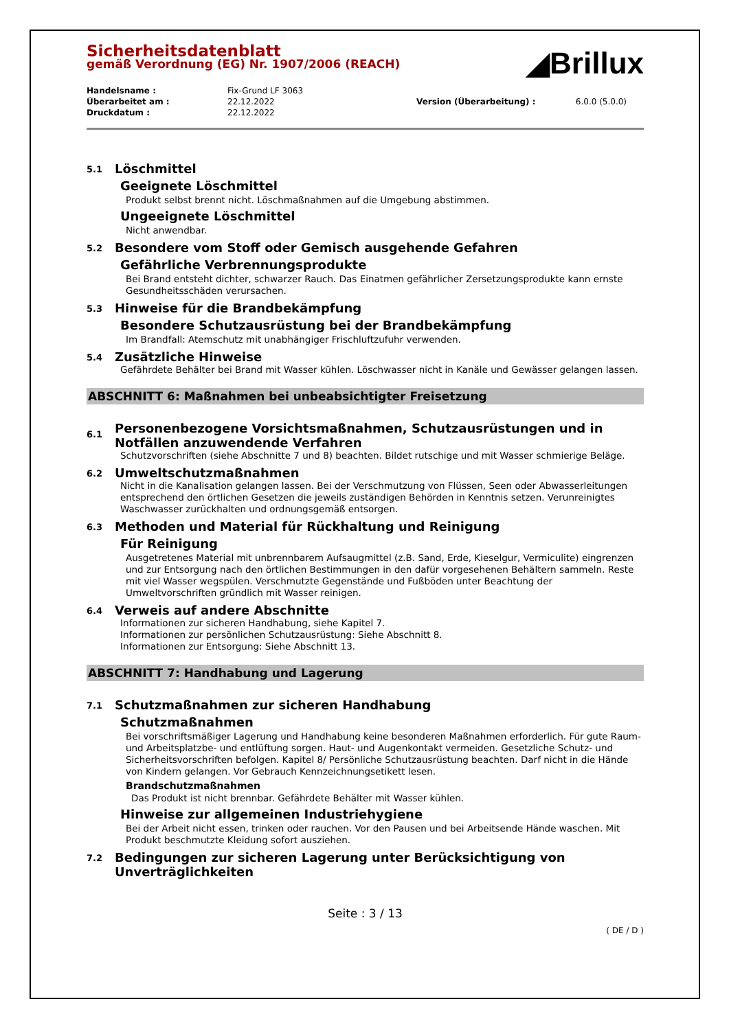◢Brillux
Sicherheitsdatenblatt
gemäß Verordnung (EG) Nr. 1907/2006 (REACH)
| Handelsname : | Fix-Grund LF 3063 | | |
| Überarbeitet am : | 22.12.2022 | Version (Überarbeitung) : | 6.0.0 (5.0.0) |
| Druckdatum : | 22.12.2022 | | |
5.1 Löschmittel
Geeignete Löschmittel
Produkt selbst brennt nicht. Löschmaßnahmen auf die Umgebung abstimmen.
Ungeeignete Löschmittel
Nicht anwendbar.
5.2 Besondere vom Stoff oder Gemisch ausgehende Gefahren
Gefährliche Verbrennungsprodukte
Bei Brand entsteht dichter, schwarzer Rauch. Das Einatmen gefährlicher Zersetzungsprodukte kann ernste Gesundheitsschäden verursachen.
5.3 Hinweise für die Brandbekämpfung
Besondere Schutzausrüstung bei der Brandbekämpfung
Im Brandfall: Atemschutz mit unabhängiger Frischluftzufuhr verwenden.
5.4 Zusätzliche Hinweise
Gefährdete Behälter bei Brand mit Wasser kühlen. Löschwasser nicht in Kanäle und Gewässer gelangen lassen.
ABSCHNITT 6: Maßnahmen bei unbeabsichtigter Freisetzung
6.1 Personenbezogene Vorsichtsmaßnahmen, Schutzausrüstungen und in Notfällen anzuwendende Verfahren
Schutzvorschriften (siehe Abschnitte 7 und 8) beachten. Bildet rutschige und mit Wasser schmierige Beläge.
6.2 Umweltschutzmaßnahmen
Nicht in die Kanalisation gelangen lassen. Bei der Verschmutzung von Flüssen, Seen oder Abwasserleitungen entsprechend den örtlichen Gesetzen die jeweils zuständigen Behörden in Kenntnis setzen. Verunreinigtes Waschwasser zurückhalten und ordnungsgemäß entsorgen.
6.3 Methoden und Material für Rückhaltung und Reinigung
Für Reinigung
Ausgetretenes Material mit unbrennbarem Aufsaugmittel (z.B. Sand, Erde, Kieselgur, Vermiculite) eingrenzen und zur Entsorgung nach den örtlichen Bestimmungen in den dafür vorgesehenen Behältern sammeln. Reste mit viel Wasser wegspülen. Verschmutzte Gegenstände und Fußböden unter Beachtung der Umweltvorschriften gründlich mit Wasser reinigen.
6.4 Verweis auf andere Abschnitte
Informationen zur sicheren Handhabung, siehe Kapitel 7.
Informationen zur persönlichen Schutzausrüstung: Siehe Abschnitt 8.
Informationen zur Entsorgung: Siehe Abschnitt 13.
ABSCHNITT 7: Handhabung und Lagerung
7.1 Schutzmaßnahmen zur sicheren Handhabung
Schutzmaßnahmen
Bei vorschriftsmäßiger Lagerung und Handhabung keine besonderen Maßnahmen erforderlich. Für gute Raum- und Arbeitsplatzbe- und entlüftung sorgen. Haut- und Augenkontakt vermeiden. Gesetzliche Schutz- und Sicherheitsvorschriften befolgen. Kapitel 8/ Persönliche Schutzausrüstung beachten. Darf nicht in die Hände von Kindern gelangen. Vor Gebrauch Kennzeichnungsetikett lesen.
Brandschutzmaßnahmen
Das Produkt ist nicht brennbar. Gefährdete Behälter mit Wasser kühlen.
Hinweise zur allgemeinen Industriehygiene
Bei der Arbeit nicht essen, trinken oder rauchen. Vor den Pausen und bei Arbeitsende Hände waschen. Mit Produkt beschmutzte Kleidung sofort ausziehen.
7.2 Bedingungen zur sicheren Lagerung unter Berücksichtigung von Unverträglichkeiten
Seite : 3 / 13
( DE / D )